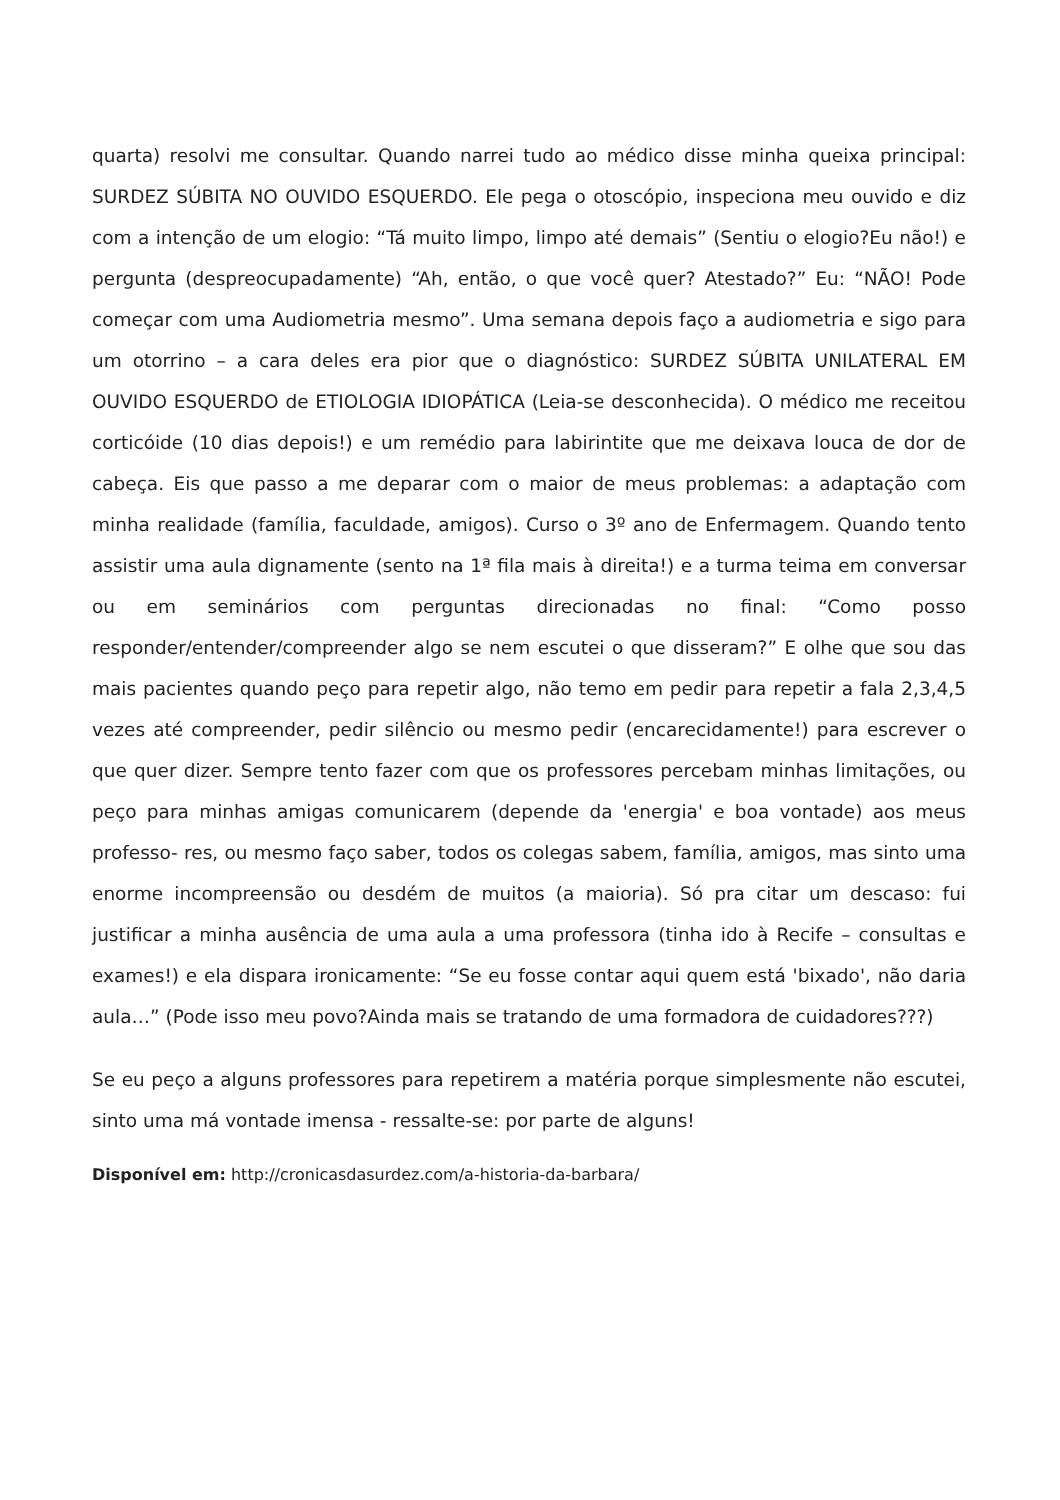quarta) resolvi me consultar. Quando narrei tudo ao médico disse minha queixa principal: SURDEZ SÚBITA NO OUVIDO ESQUERDO. Ele pega o otoscópio, inspeciona meu ouvido e diz com a intenção de um elogio: “Tá muito limpo, limpo até demais” (Sentiu o elogio?Eu não!) e pergunta (despreocupadamente) “Ah, então, o que você quer? Atestado?” Eu: “NÃO! Pode começar com uma Audiometria mesmo”. Uma semana depois faço a audiometria e sigo para um otorrino – a cara deles era pior que o diagnóstico: SURDEZ SÚBITA UNILATERAL EM OUVIDO ESQUERDO de ETIOLOGIA IDIOPÁTICA (Leia-se desconhecida). O médico me receitou corticóide (10 dias depois!) e um remédio para labirintite que me deixava louca de dor de cabeça. Eis que passo a me deparar com o maior de meus problemas: a adaptação com minha realidade (família, faculdade, amigos). Curso o 3º ano de Enfermagem. Quando tento assistir uma aula dignamente (sento na 1ª fila mais à direita!) e a turma teima em conversar ou em seminários com perguntas direcionadas no final: “Como posso responder/entender/compreender algo se nem escutei o que disseram?” E olhe que sou das mais pacientes quando peço para repetir algo, não temo em pedir para repetir a fala 2,3,4,5 vezes até compreender, pedir silêncio ou mesmo pedir (encarecidamente!) para escrever o que quer dizer. Sempre tento fazer com que os professores percebam minhas limitações, ou peço para minhas amigas comunicarem (depende da 'energia' e boa vontade) aos meus professo- res, ou mesmo faço saber, todos os colegas sabem, família, amigos, mas sinto uma enorme incompreensão ou desdém de muitos (a maioria). Só pra citar um descaso: fui justificar a minha ausência de uma aula a uma professora (tinha ido à Recife – consultas e exames!) e ela dispara ironicamente: “Se eu fosse contar aqui quem está 'bixado', não daria aula…” (Pode isso meu povo?Ainda mais se tratando de uma formadora de cuidadores???)
Se eu peço a alguns professores para repetirem a matéria porque simplesmente não escutei, sinto uma má vontade imensa - ressalte-se: por parte de alguns!
Disponível em: http://cronicasdasurdez.com/a-historia-da-barbara/